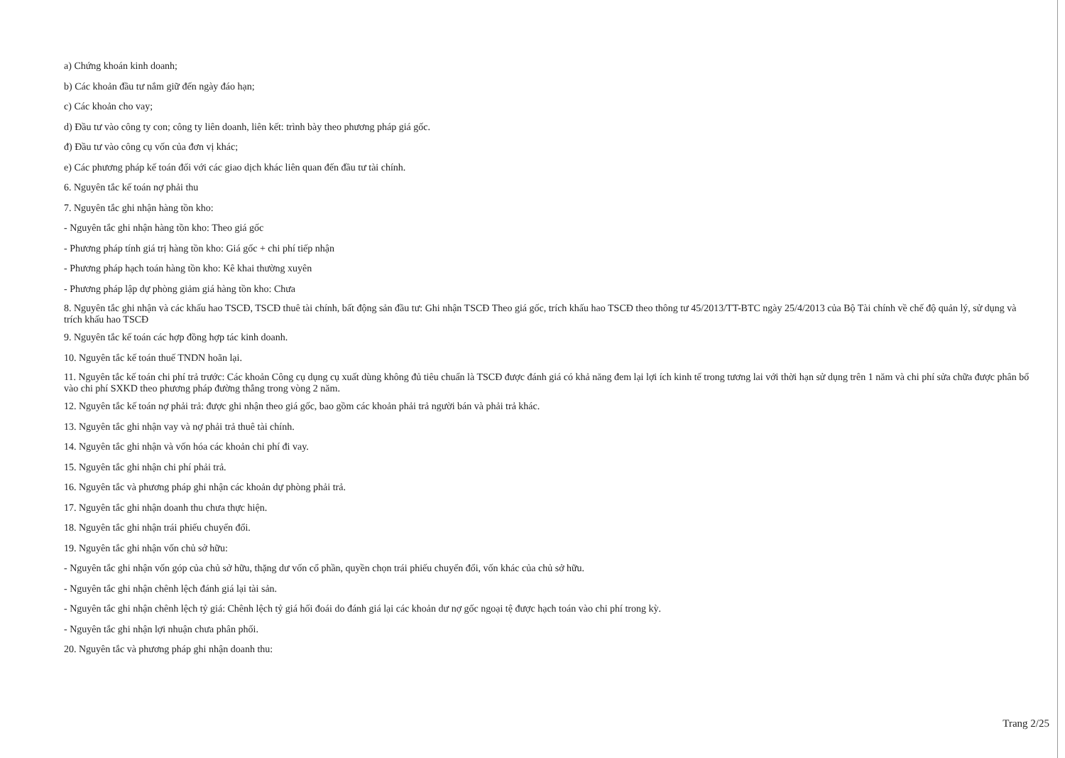a) Chứng khoán kinh doanh;
b) Các khoản đầu tư nắm giữ đến ngày đáo hạn;
c) Các khoản cho vay;
d) Đầu tư vào công ty con; công ty liên doanh, liên kết: trình bày theo phương pháp giá gốc.
đ) Đầu tư vào công cụ vốn của đơn vị khác;
e) Các phương pháp kế toán đối với các giao dịch khác liên quan đến đầu tư tài chính.
6. Nguyên tắc kế toán nợ phải thu
7. Nguyên tắc ghi nhận hàng tồn kho:
- Nguyên tắc ghi nhận hàng tồn kho: Theo giá gốc
- Phương pháp tính giá trị hàng tồn kho: Giá gốc + chi phí tiếp nhận
- Phương pháp hạch toán hàng tồn kho: Kê khai thường xuyên
- Phương pháp lập dự phòng giảm giá hàng tồn kho: Chưa
8. Nguyên tắc ghi nhận và các khấu hao TSCĐ, TSCĐ thuê tài chính, bất động sản đầu tư: Ghi nhận TSCĐ Theo giá gốc, trích khấu hao TSCĐ theo thông tư 45/2013/TT-BTC ngày 25/4/2013 của Bộ Tài chính về chế độ quản lý, sử dụng và trích khấu hao TSCĐ
9. Nguyên tắc kế toán các hợp đồng hợp tác kinh doanh.
10. Nguyên tắc kế toán thuế TNDN hoãn lại.
11. Nguyên tắc kế toán chi phí trả trước: Các khoản Công cụ dụng cụ xuất dùng không đủ tiêu chuẩn là TSCĐ được đánh giá có khả năng đem lại lợi ích kinh tế trong tương lai với thời hạn sử dụng trên 1 năm và chi phí sửa chữa được phân bổ vào chi phí SXKD theo phương pháp đường thẳng trong vòng 2 năm.
12. Nguyên tắc kế toán nợ phải trả: được ghi nhận theo giá gốc, bao gồm các khoản phải trả người bán và phải trả khác.
13. Nguyên tắc ghi nhận vay và nợ phải trả thuê tài chính.
14. Nguyên tắc ghi nhận và vốn hóa các khoản chi phí đi vay.
15. Nguyên tắc ghi nhận chi phí phải trả.
16. Nguyên tắc và phương pháp ghi nhận các khoản dự phòng phải trả.
17. Nguyên tắc ghi nhận doanh thu chưa thực hiện.
18. Nguyên tắc ghi nhận trái phiếu chuyển đổi.
19. Nguyên tắc ghi nhận vốn chủ sở hữu:
- Nguyên tắc ghi nhận vốn góp của chủ sở hữu, thặng dư vốn cổ phần, quyền chọn trái phiếu chuyển đổi, vốn khác của chủ sở hữu.
- Nguyên tắc ghi nhận chênh lệch đánh giá lại tài sản.
- Nguyên tắc ghi nhận chênh lệch tỷ giá: Chênh lệch tỷ giá hối đoái do đánh giá lại các khoản dư nợ gốc ngoại tệ được hạch toán vào chi phí trong kỳ.
- Nguyên tắc ghi nhận lợi nhuận chưa phân phối.
20. Nguyên tắc và phương pháp ghi nhận doanh thu:
Trang 2/25